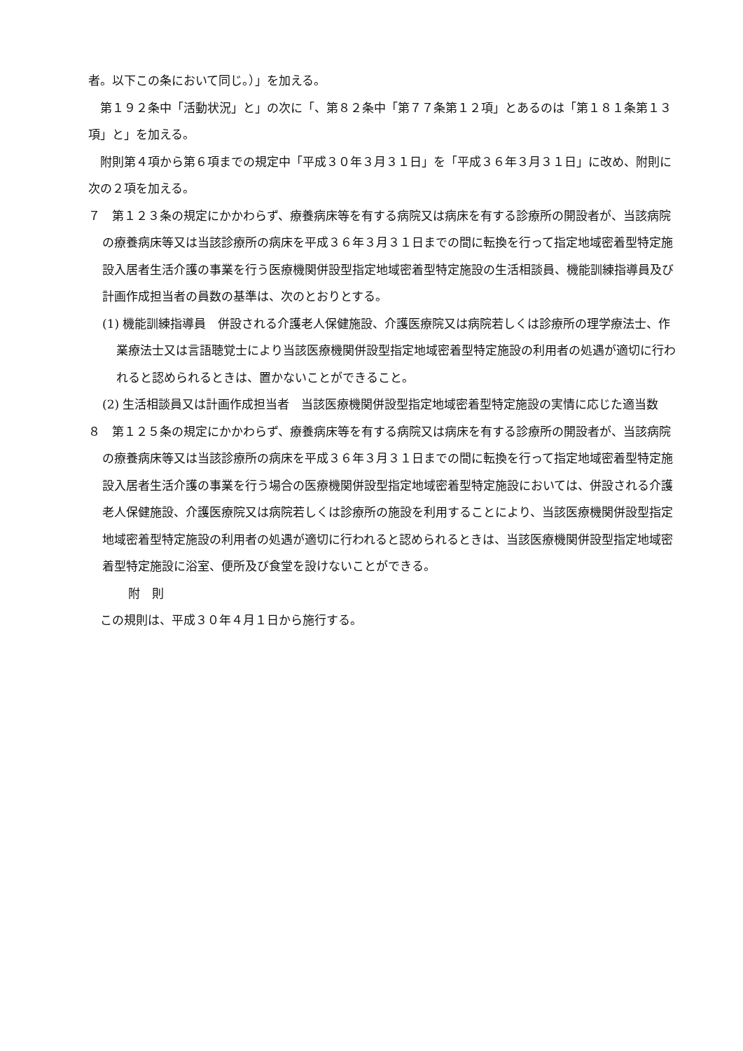者。以下この条において同じ。）」を加える。
第１９２条中「活動状況」と」の次に「、第８２条中「第７７条第１２項」とあるのは「第１８１条第１３項」と」を加える。
附則第４項から第６項までの規定中「平成３０年３月３１日」を「平成３６年３月３１日」に改め、附則に次の２項を加える。
７　第１２３条の規定にかかわらず、療養病床等を有する病院又は病床を有する診療所の開設者が、当該病院の療養病床等又は当該診療所の病床を平成３６年３月３１日までの間に転換を行って指定地域密着型特定施設入居者生活介護の事業を行う医療機関併設型指定地域密着型特定施設の生活相談員、機能訓練指導員及び計画作成担当者の員数の基準は、次のとおりとする。
(1) 機能訓練指導員　併設される介護老人保健施設、介護医療院又は病院若しくは診療所の理学療法士、作業療法士又は言語聴覚士により当該医療機関併設型指定地域密着型特定施設の利用者の処遇が適切に行われると認められるときは、置かないことができること。
(2) 生活相談員又は計画作成担当者　当該医療機関併設型指定地域密着型特定施設の実情に応じた適当数
８　第１２５条の規定にかかわらず、療養病床等を有する病院又は病床を有する診療所の開設者が、当該病院の療養病床等又は当該診療所の病床を平成３６年３月３１日までの間に転換を行って指定地域密着型特定施設入居者生活介護の事業を行う場合の医療機関併設型指定地域密着型特定施設においては、併設される介護老人保健施設、介護医療院又は病院若しくは診療所の施設を利用することにより、当該医療機関併設型指定地域密着型特定施設の利用者の処遇が適切に行われると認められるときは、当該医療機関併設型指定地域密着型特定施設に浴室、便所及び食堂を設けないことができる。
附　則
この規則は、平成３０年４月１日から施行する。